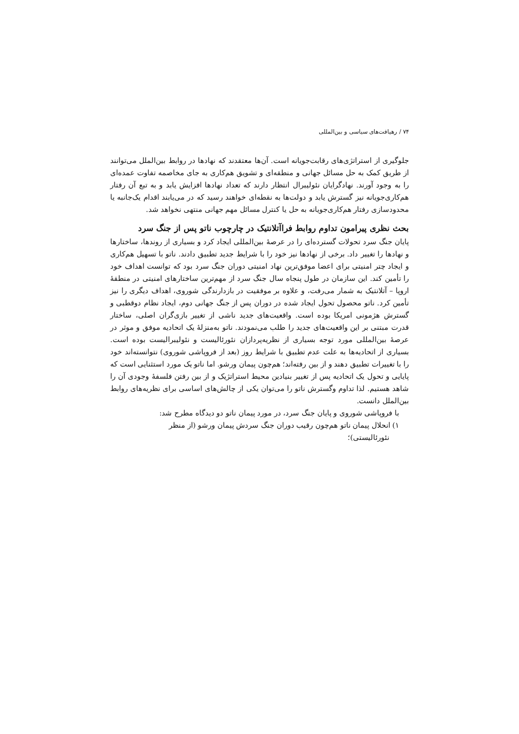۷۴ / رهیافت‌های سیاسی و بین‌المللی
جلوگیری از استراتژی‌های رقابت‌جویانه است. آن‌ها معتقدند که نهادها در روابط بین‌الملل می‌توانند از طریق کمک به حل مسائل جهانی و منطقه‌ای و تشویق هم‌کاری به جای مخاصمه تفاوت عمده‌ای را به وجود آورند. نهادگرایان نئولیبرال انتظار دارند که تعداد نهادها افزایش یابد و به تبع آن رفتار هم‌کاری‌جویانه نیز گسترش یابد و دولت‌ها به نقطه‌ای خواهند رسید که در می‌یابند اقدام یک‌جانبه یا محدودسازی رفتار هم‌کاری‌جویانه به حل یا کنترل مسائل مهم جهانی منتهی نخواهد شد.
بحث نظری پیرامون تداوم روابط فراآتلانتیک در چارچوب ناتو پس از جنگ سرد
پایان جنگ سرد تحولات گسترده‌ای را در عرصهٔ بین‌المللی ایجاد کرد و بسیاری از روندها، ساختارها و نهادها را تغییر داد. برخی از نهادها نیز خود را با شرایط جدید تطبیق دادند. ناتو با تسهیل هم‌کاری و ایجاد چتر امنیتی برای اعضا موفق‌ترین نهاد امنیتی دوران جنگ سرد بود که توانست اهداف خود را تأمین کند. این سازمان در طول پنجاه سال جنگ سرد از مهم‌ترین ساختارهای امنیتی در منطقهٔ اروپا – آتلانتیک به شمار می‌رفت، و علاوه بر موفقیت در بازدارندگی شوروی، اهداف دیگری را نیز تأمین کرد. ناتو محصول تحول ایجاد شده در دوران پس از جنگ جهانی دوم، ایجاد نظام دوقطبی و گسترش هژمونی امریکا بوده است. واقعیت‌های جدید ناشی از تغییر بازی‌گران اصلی، ساختار قدرت مبتنی بر این واقعیت‌های جدید را طلب می‌نمودند. ناتو به‌منزلهٔ یک اتحادیه موفق و موثر در عرصهٔ بین‌المللی مورد توجه بسیاری از نظریه‌پردازان نئورئالیست و نئولیبرالیست بوده است. بسیاری از اتحادیه‌ها به علت عدم تطبیق با شرایط روز (بعد از فروپاشی شوروی) نتوانسته‌اند خود را با تغییرات تطبیق دهند و از بین رفته‌اند؛ هم‌چون پیمان ورشو. اما ناتو یک مورد استثنایی است که پایایی و تحول یک اتحادیه پس از تغییر بنیادین محیط استراتژیک و از بین رفتن فلسفهٔ وجودی آن را شاهد هستیم. لذا تداوم وگسترش ناتو را می‌توان یکی از چالش‌های اساسی برای نظریه‌های روابط بین‌الملل دانست.
با فروپاشی شوروی و پایان جنگ سرد، در مورد پیمان ناتو دو دیدگاه مطرح شد:
۱) انحلال پیمان ناتو هم‌چون رقیب دوران جنگ سردش پیمان ورشو (از منظر
نئورئالیستی)؛